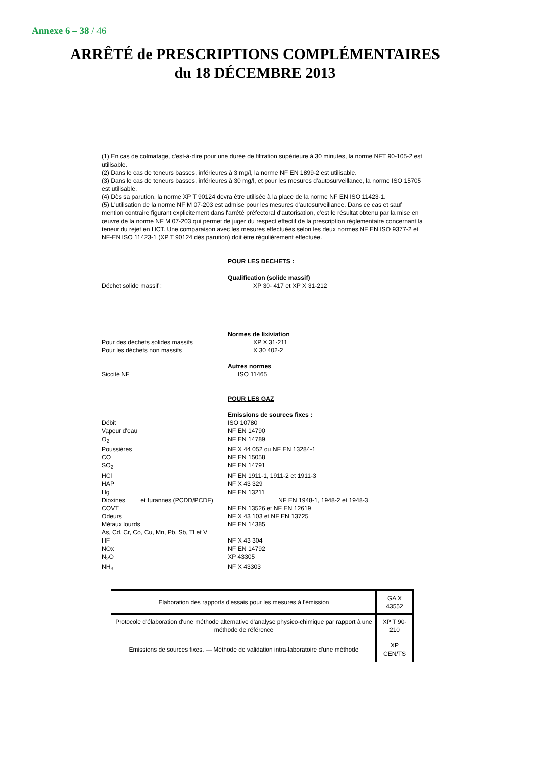Annexe 6 – 38 / 46
ARRÊTÉ de PRESCRIPTIONS COMPLÉMENTAIRES
du 18 DÉCEMBRE 2013
(1) En cas de colmatage, c'est-à-dire pour une durée de filtration supérieure à 30 minutes, la norme NFT 90-105-2 est utilisable.
(2) Dans le cas de teneurs basses, inférieures à 3 mg/l, la norme NF EN 1899-2 est utilisable.
(3) Dans le cas de teneurs basses, inférieures à 30 mg/l, et pour les mesures d'autosurveillance, la norme ISO 15705 est utilisable.
(4) Dès sa parution, la norme XP T 90124 devra être utilisée à la place de la norme NF EN ISO 11423-1.
(5) L'utilisation de la norme NF M 07-203 est admise pour les mesures d'autosurveillance. Dans ce cas et sauf mention contraire figurant explicitement dans l'arrêté préfectoral d'autorisation, c'est le résultat obtenu par la mise en œuvre de la norme NF M 07-203 qui permet de juger du respect effectif de la prescription réglementaire concernant la teneur du rejet en HCT. Une comparaison avec les mesures effectuées selon les deux normes NF EN ISO 9377-2 et NF-EN ISO 11423-1 (XP T 90124 dès parution) doit être régulièrement effectuée.
POUR LES DECHETS :
Qualification (solide massif)
Déchet solide massif : XP 30- 417 et XP X 31-212
Normes de lixiviation
Pour des déchets solides massifs XP X 31-211
Pour les déchets non massifs X 30 402-2
Autres normes
Siccité NF ISO 11465
POUR LES GAZ
Emissions de sources fixes :
Débit ISO 10780
Vapeur d'eau NF EN 14790
O<sub>2</sub> NF EN 14789
Poussières NF X 44 052 ou NF EN 13284-1
CO NF EN 15058
SO<sub>2</sub> NF EN 14791
HCl NF EN 1911-1, 1911-2 et 1911-3
HAP NF X 43 329
Hg NF EN 13211
Dioxines et furannes (PCDD/PCDF)
NF EN 1948-1, 1948-2 et 1948-3
COVT NF EN 13526 et NF EN 12619
Odeurs NF X 43 103 et NF EN 13725
Métaux lourds NF EN 14385
As, Cd, Cr, Co, Cu, Mn, Pb, Sb, Tl et V
HF NF X 43 304
NOx NF EN 14792
N<sub>2</sub>O XP 43305
NH<sub>3</sub> NF X 43303
| Elaboration des rapports d'essais pour les mesures à l'émission | GA X 43552 |
| Protocole d'élaboration d'une méthode alternative d'analyse physico-chimique par rapport à une méthode de référence | XP T 90-210 |
| Emissions de sources fixes. — Méthode de validation intra-laboratoire d'une méthode | XP CEN/TS |